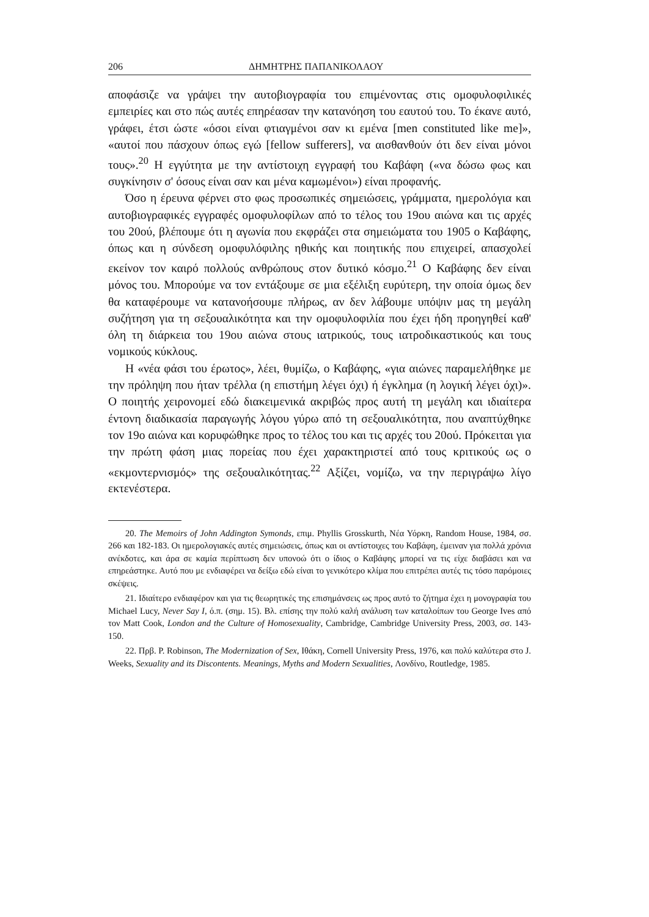206 ΔΗΜΗΤΡΗΣ ΠΑΠΑΝΙΚΟΛΑΟΥ
αποφάσιζε να γράψει την αυτοβιογραφία του επιμένοντας στις ομοφυλοφιλικές εμπειρίες και στο πώς αυτές επηρέασαν την κατανόηση του εαυτού του. Το έκανε αυτό, γράφει, έτσι ώστε «όσοι είναι φτιαγμένοι σαν κι εμένα [men constituted like me]», «αυτοί που πάσχουν όπως εγώ [fellow sufferers], να αισθανθούν ότι δεν είναι μόνοι τους».<sup>20</sup> Η εγγύτητα με την αντίστοιχη εγγραφή του Καβάφη («να δώσω φως και συγκίνησιν σ' όσους είναι σαν και μένα καμωμένοι») είναι προφανής.
Όσο η έρευνα φέρνει στο φως προσωπικές σημειώσεις, γράμματα, ημερολόγια και αυτοβιογραφικές εγγραφές ομοφυλοφίλων από το τέλος του 19ου αιώνα και τις αρχές του 20ού, βλέπουμε ότι η αγωνία που εκφράζει στα σημειώματα του 1905 ο Καβάφης, όπως και η σύνδεση ομοφυλόφιλης ηθικής και ποιητικής που επιχειρεί, απασχολεί εκείνον τον καιρό πολλούς ανθρώπους στον δυτικό κόσμο.<sup>21</sup> Ο Καβάφης δεν είναι μόνος του. Μπορούμε να τον εντάξουμε σε μια εξέλιξη ευρύτερη, την οποία όμως δεν θα καταφέρουμε να κατανοήσουμε πλήρως, αν δεν λάβουμε υπόψιν μας τη μεγάλη συζήτηση για τη σεξουαλικότητα και την ομοφυλοφιλία που έχει ήδη προηγηθεί καθ' όλη τη διάρκεια του 19ου αιώνα στους ιατρικούς, τους ιατροδικαστικούς και τους νομικούς κύκλους.
Η «νέα φάσι του έρωτος», λέει, θυμίζω, ο Καβάφης, «για αιώνες παραμελήθηκε με την πρόληψη που ήταν τρέλλα (η επιστήμη λέγει όχι) ή έγκλημα (η λογική λέγει όχι)». Ο ποιητής χειρονομεί εδώ διακειμενικά ακριβώς προς αυτή τη μεγάλη και ιδιαίτερα έντονη διαδικασία παραγωγής λόγου γύρω από τη σεξουαλικότητα, που αναπτύχθηκε τον 19ο αιώνα και κορυφώθηκε προς το τέλος του και τις αρχές του 20ού. Πρόκειται για την πρώτη φάση μιας πορείας που έχει χαρακτηριστεί από τους κριτικούς ως ο «εκμοντερνισμός» της σεξουαλικότητας.<sup>22</sup> Αξίζει, νομίζω, να την περιγράψω λίγο εκτενέστερα.
20. The Memoirs of John Addington Symonds, επιμ. Phyllis Grosskurth, Νέα Υόρκη, Random House, 1984, σσ. 266 και 182-183. Οι ημερολογιακές αυτές σημειώσεις, όπως και οι αντίστοιχες του Καβάφη, έμειναν για πολλά χρόνια ανέκδοτες, και άρα σε καμία περίπτωση δεν υπονοώ ότι ο ίδιος ο Καβάφης μπορεί να τις είχε διαβάσει και να επηρεάστηκε. Αυτό που με ενδιαφέρει να δείξω εδώ είναι το γενικότερο κλίμα που επιτρέπει αυτές τις τόσο παρόμοιες σκέψεις.
21. Ιδιαίτερο ενδιαφέρον και για τις θεωρητικές της επισημάνσεις ως προς αυτό το ζήτημα έχει η μονογραφία του Michael Lucy, Never Say I, ό.π. (σημ. 15). Βλ. επίσης την πολύ καλή ανάλυση των καταλοίπων του George Ives από τον Matt Cook, London and the Culture of Homosexuality, Cambridge, Cambridge University Press, 2003, σσ. 143-150.
22. Πρβ. P. Robinson, The Modernization of Sex, Ιθάκη, Cornell University Press, 1976, και πολύ καλύτερα στο J. Weeks, Sexuality and its Discontents. Meanings, Myths and Modern Sexualities, Λονδίνο, Routledge, 1985.